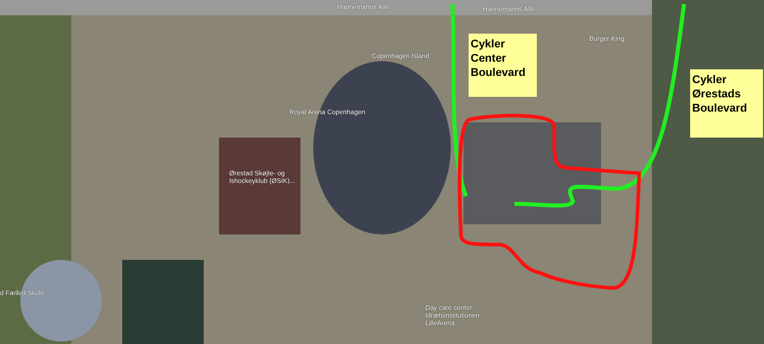Hannemanns Allé Hannemanns Allé
Copenhagen Island
Royal Arena Copenhagen
Ørestad Skøjte- og
Ishockeyklub (ØSIK)...
Burger King
d Fælled Skole
Day care center
Idrætsinstitutionen
LilleArena
Cykler Center Boulevard
Cykler Ørestads Boulevard